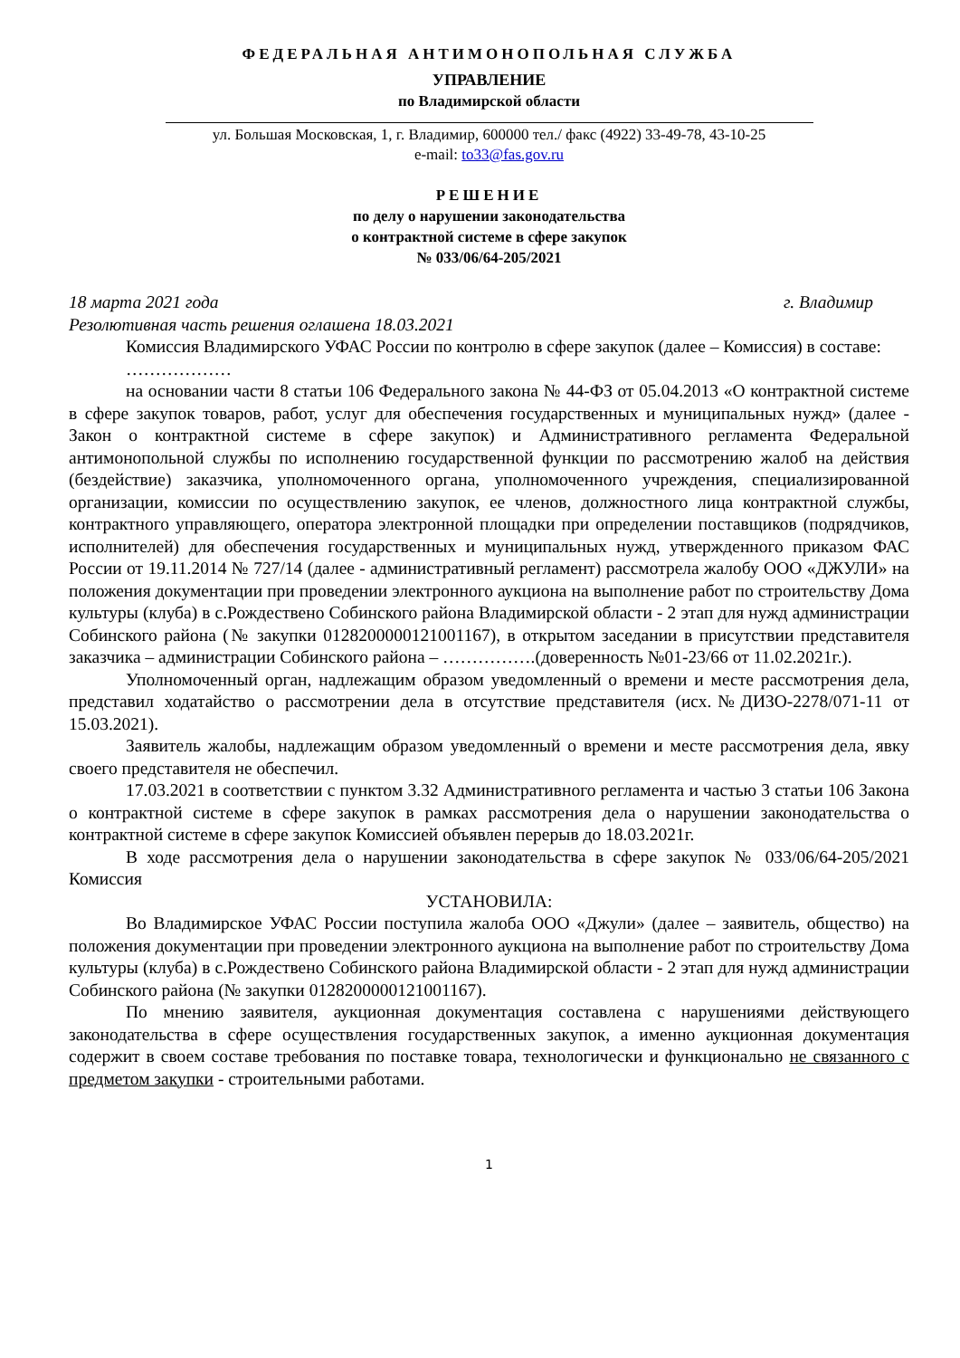ФЕДЕРАЛЬНАЯ АНТИМОНОПОЛЬНАЯ СЛУЖБА
УПРАВЛЕНИЕ
по Владимирской области
ул. Большая Московская, 1, г. Владимир, 600000 тел./ факс (4922) 33-49-78, 43-10-25
e-mail: to33@fas.gov.ru
РЕШЕНИЕ
по делу о нарушении законодательства
о контрактной системе в сфере закупок
№ 033/06/64-205/2021
18 марта 2021 года г. Владимир
Резолютивная часть решения оглашена 18.03.2021
Комиссия Владимирского УФАС России по контролю в сфере закупок (далее – Комиссия) в составе:
………………
на основании части 8 статьи 106 Федерального закона № 44-ФЗ от 05.04.2013 «О контрактной системе в сфере закупок товаров, работ, услуг для обеспечения государственных и муниципальных нужд» (далее - Закон о контрактной системе в сфере закупок) и Административного регламента Федеральной антимонопольной службы по исполнению государственной функции по рассмотрению жалоб на действия (бездействие) заказчика, уполномоченного органа, уполномоченного учреждения, специализированной организации, комиссии по осуществлению закупок, ее членов, должностного лица контрактной службы, контрактного управляющего, оператора электронной площадки при определении поставщиков (подрядчиков, исполнителей) для обеспечения государственных и муниципальных нужд, утвержденного приказом ФАС России от 19.11.2014 № 727/14 (далее - административный регламент) рассмотрела жалобу ООО «ДЖУЛИ» на положения документации при проведении электронного аукциона на выполнение работ по строительству Дома культуры (клуба) в с.Рождествено Собинского района Владимирской области - 2 этап для нужд администрации Собинского района (№ закупки 0128200000121001167), в открытом заседании в присутствии представителя заказчика – администрации Собинского района – …………….(доверенность №01-23/66 от 11.02.2021г.).
Уполномоченный орган, надлежащим образом уведомленный о времени и месте рассмотрения дела, представил ходатайство о рассмотрении дела в отсутствие представителя (исх.№ДИЗО-2278/071-11 от 15.03.2021).
Заявитель жалобы, надлежащим образом уведомленный о времени и месте рассмотрения дела, явку своего представителя не обеспечил.
17.03.2021 в соответствии с пунктом 3.32 Административного регламента и частью 3 статьи 106 Закона о контрактной системе в сфере закупок в рамках рассмотрения дела о нарушении законодательства о контрактной системе в сфере закупок Комиссией объявлен перерыв до 18.03.2021г.
В ходе рассмотрения дела о нарушении законодательства в сфере закупок № 033/06/64-205/2021 Комиссия
УСТАНОВИЛА:
Во Владимирское УФАС России поступила жалоба ООО «Джули» (далее – заявитель, общество) на положения документации при проведении электронного аукциона на выполнение работ по строительству Дома культуры (клуба) в с.Рождествено Собинского района Владимирской области - 2 этап для нужд администрации Собинского района (№ закупки 0128200000121001167).
По мнению заявителя, аукционная документация составлена с нарушениями действующего законодательства в сфере осуществления государственных закупок, а именно аукционная документация содержит в своем составе требования по поставке товара, технологически и функционально не связанного с предметом закупки - строительными работами.
1